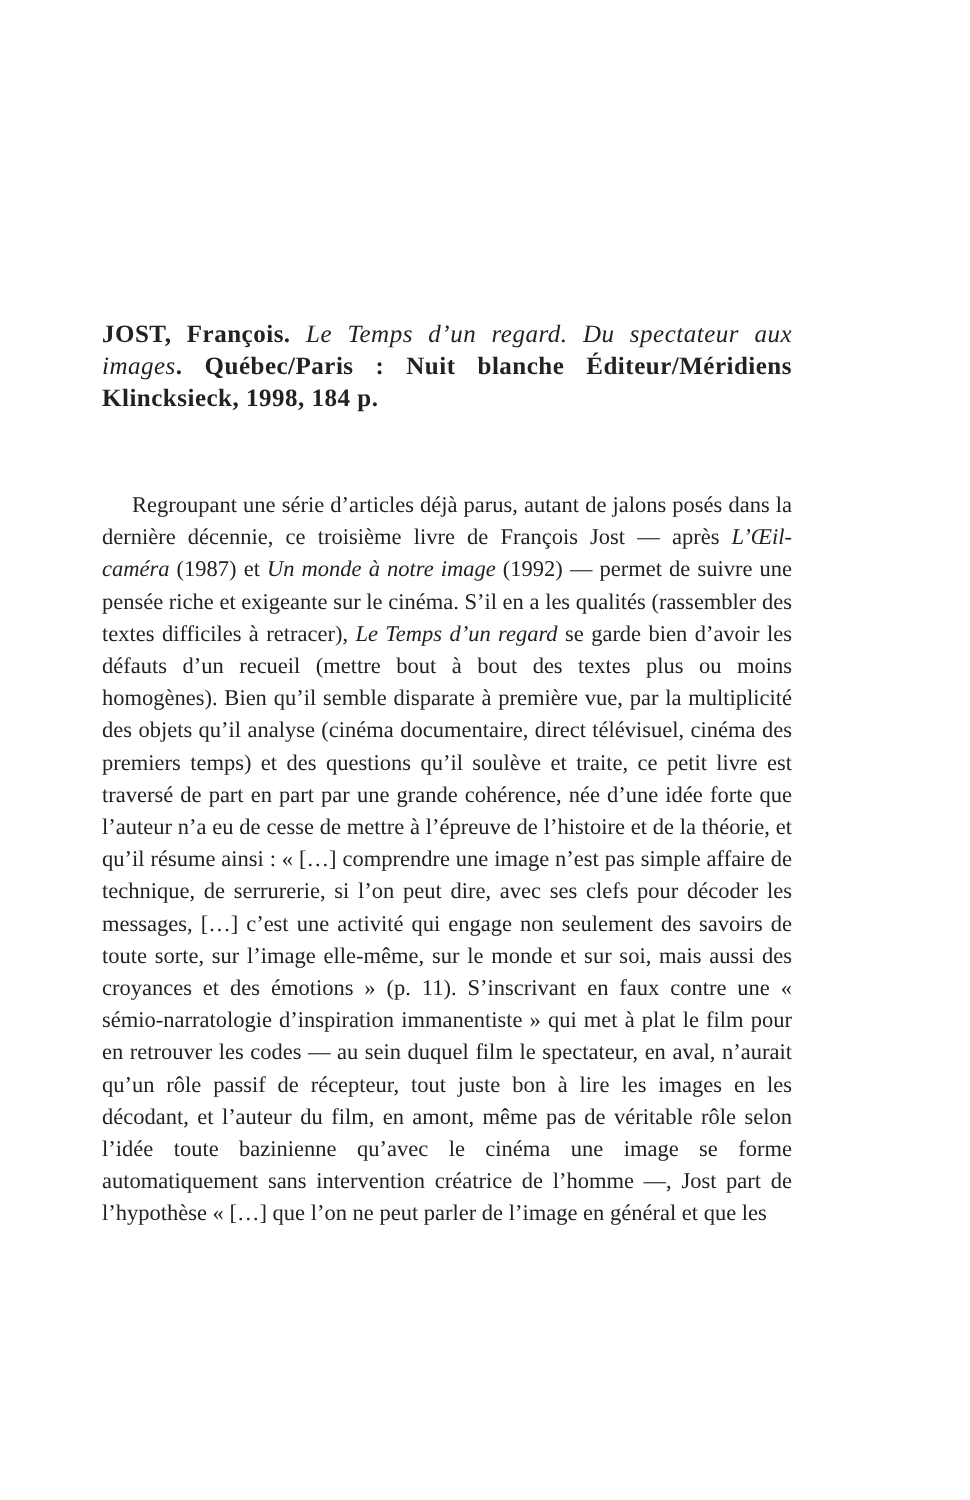JOST, François. Le Temps d’un regard. Du spectateur aux images. Québec/Paris : Nuit blanche Éditeur/Méridiens Klincksieck, 1998, 184 p.
Regroupant une série d’articles déjà parus, autant de jalons posés dans la dernière décennie, ce troisième livre de François Jost — après L’Œil-caméra (1987) et Un monde à notre image (1992) — permet de suivre une pensée riche et exigeante sur le cinéma. S’il en a les qualités (rassembler des textes difficiles à retracer), Le Temps d’un regard se garde bien d’avoir les défauts d’un recueil (mettre bout à bout des textes plus ou moins homogènes). Bien qu’il semble disparate à première vue, par la multiplicité des objets qu’il analyse (cinéma documentaire, direct télévisuel, cinéma des premiers temps) et des questions qu’il soulève et traite, ce petit livre est traversé de part en part par une grande cohérence, née d’une idée forte que l’auteur n’a eu de cesse de mettre à l’épreuve de l’histoire et de la théorie, et qu’il résume ainsi : « […] comprendre une image n’est pas simple affaire de technique, de serrurerie, si l’on peut dire, avec ses clefs pour décoder les messages, […] c’est une activité qui engage non seulement des savoirs de toute sorte, sur l’image elle-même, sur le monde et sur soi, mais aussi des croyances et des émotions » (p. 11). S’inscrivant en faux contre une « sémio-narratologie d’inspiration immanentiste » qui met à plat le film pour en retrouver les codes — au sein duquel film le spectateur, en aval, n’aurait qu’un rôle passif de récepteur, tout juste bon à lire les images en les décodant, et l’auteur du film, en amont, même pas de véritable rôle selon l’idée toute bazinienne qu’avec le cinéma une image se forme automatiquement sans intervention créatrice de l’homme —, Jost part de l’hypothèse « […] que l’on ne peut parler de l’image en général et que les